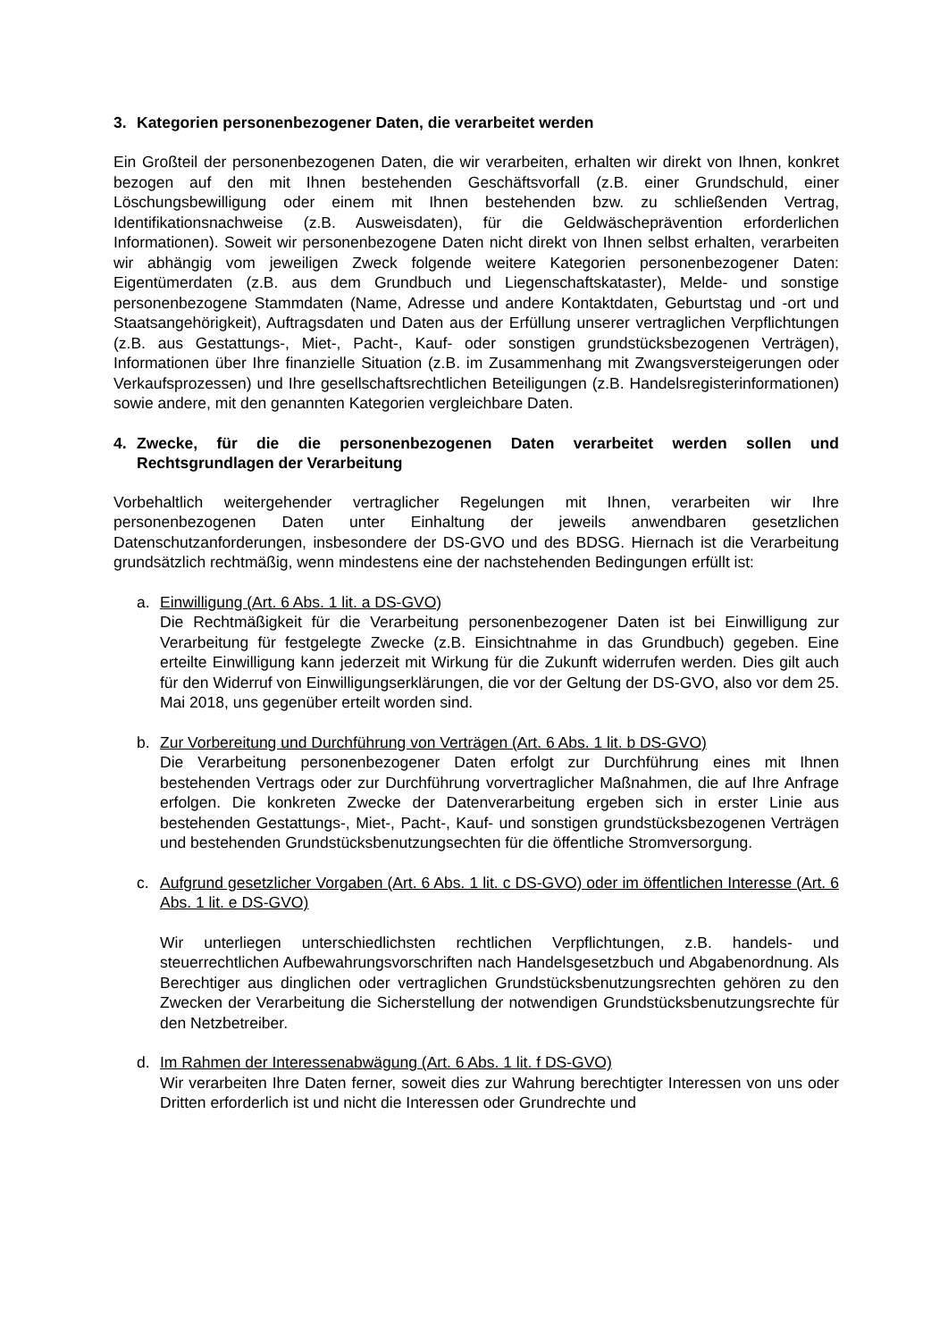3. Kategorien personenbezogener Daten, die verarbeitet werden
Ein Großteil der personenbezogenen Daten, die wir verarbeiten, erhalten wir direkt von Ihnen, konkret bezogen auf den mit Ihnen bestehenden Geschäftsvorfall (z.B. einer Grundschuld, einer Löschungsbewilligung oder einem mit Ihnen bestehenden bzw. zu schließenden Vertrag, Identifikationsnachweise (z.B. Ausweisdaten), für die Geldwäscheprävention erforderlichen Informationen). Soweit wir personenbezogene Daten nicht direkt von Ihnen selbst erhalten, verarbeiten wir abhängig vom jeweiligen Zweck folgende weitere Kategorien personenbezogener Daten: Eigentümerdaten (z.B. aus dem Grundbuch und Liegenschaftskataster), Melde- und sonstige personenbezogene Stammdaten (Name, Adresse und andere Kontaktdaten, Geburtstag und -ort und Staatsangehörigkeit), Auftragsdaten und Daten aus der Erfüllung unserer vertraglichen Verpflichtungen (z.B. aus Gestattungs-, Miet-, Pacht-, Kauf- oder sonstigen grundstücksbezogenen Verträgen), Informationen über Ihre finanzielle Situation (z.B. im Zusammenhang mit Zwangsversteigerungen oder Verkaufsprozessen) und Ihre gesellschaftsrechtlichen Beteiligungen (z.B. Handelsregisterinformationen) sowie andere, mit den genannten Kategorien vergleichbare Daten.
4. Zwecke, für die die personenbezogenen Daten verarbeitet werden sollen und Rechtsgrundlagen der Verarbeitung
Vorbehaltlich weitergehender vertraglicher Regelungen mit Ihnen, verarbeiten wir Ihre personenbezogenen Daten unter Einhaltung der jeweils anwendbaren gesetzlichen Datenschutzanforderungen, insbesondere der DS-GVO und des BDSG. Hiernach ist die Verarbeitung grundsätzlich rechtmäßig, wenn mindestens eine der nachstehenden Bedingungen erfüllt ist:
a. Einwilligung (Art. 6 Abs. 1 lit. a DS-GVO)
Die Rechtmäßigkeit für die Verarbeitung personenbezogener Daten ist bei Einwilligung zur Verarbeitung für festgelegte Zwecke (z.B. Einsichtnahme in das Grundbuch) gegeben. Eine erteilte Einwilligung kann jederzeit mit Wirkung für die Zukunft widerrufen werden. Dies gilt auch für den Widerruf von Einwilligungserklärungen, die vor der Geltung der DS-GVO, also vor dem 25. Mai 2018, uns gegenüber erteilt worden sind.
b. Zur Vorbereitung und Durchführung von Verträgen (Art. 6 Abs. 1 lit. b DS-GVO)
Die Verarbeitung personenbezogener Daten erfolgt zur Durchführung eines mit Ihnen bestehenden Vertrags oder zur Durchführung vorvertraglicher Maßnahmen, die auf Ihre Anfrage erfolgen. Die konkreten Zwecke der Datenverarbeitung ergeben sich in erster Linie aus bestehenden Gestattungs-, Miet-, Pacht-, Kauf- und sonstigen grundstücksbezogenen Verträgen und bestehenden Grundstücksbenutzungsechten für die öffentliche Stromversorgung.
c. Aufgrund gesetzlicher Vorgaben (Art. 6 Abs. 1 lit. c DS-GVO) oder im öffentlichen Interesse (Art. 6 Abs. 1 lit. e DS-GVO)
Wir unterliegen unterschiedlichsten rechtlichen Verpflichtungen, z.B. handels- und steuerrechtlichen Aufbewahrungsvorschriften nach Handelsgesetzbuch und Abgabenordnung. Als Berechtiger aus dinglichen oder vertraglichen Grundstücksbenutzungsrechten gehören zu den Zwecken der Verarbeitung die Sicherstellung der notwendigen Grundstücksbenutzungsrechte für den Netzbetreiber.
d. Im Rahmen der Interessenabwägung (Art. 6 Abs. 1 lit. f DS-GVO)
Wir verarbeiten Ihre Daten ferner, soweit dies zur Wahrung berechtigter Interessen von uns oder Dritten erforderlich ist und nicht die Interessen oder Grundrechte und